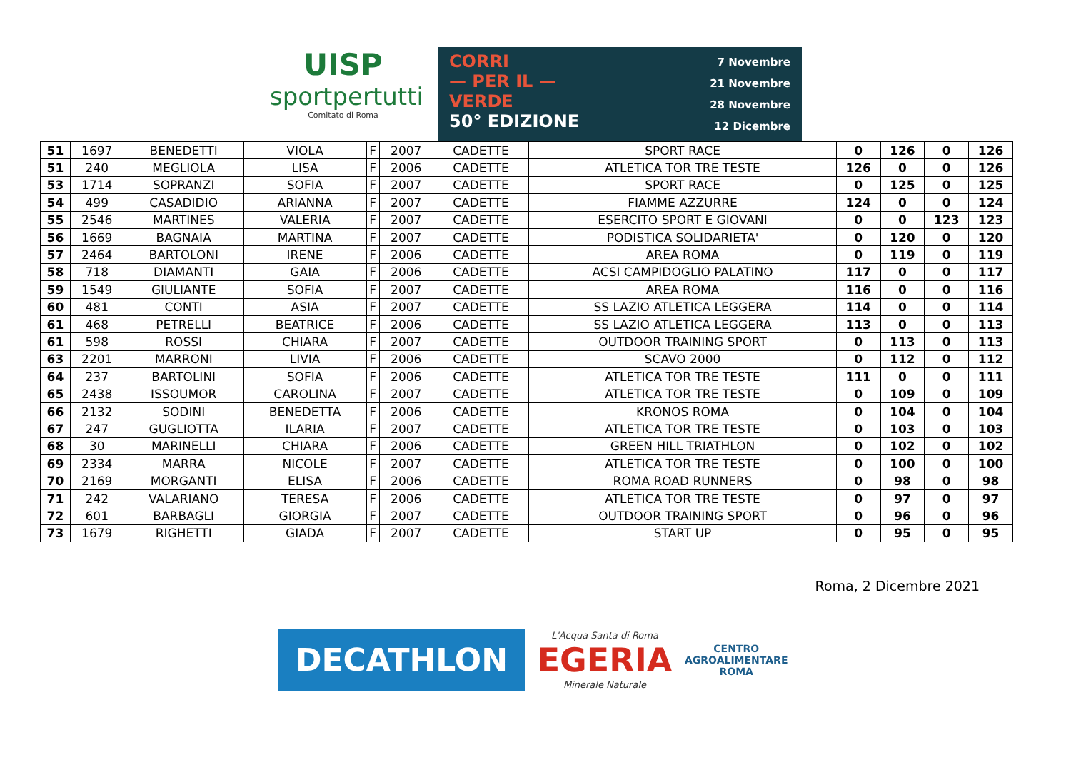UISP
sportpertutti
Comitato di Roma
CORRI
— PER IL —
VERDE
50° EDIZIONE
7 Novembre
21 Novembre
28 Novembre
12 Dicembre
| 51 | 1697 | BENEDETTI | VIOLA | F | 2007 | CADETTE | SPORT RACE | 0 | 126 | 0 | 126 |
| 51 | 240 | MEGLIOLA | LISA | F | 2006 | CADETTE | ATLETICA TOR TRE TESTE | 126 | 0 | 0 | 126 |
| 53 | 1714 | SOPRANZI | SOFIA | F | 2007 | CADETTE | SPORT RACE | 0 | 125 | 0 | 125 |
| 54 | 499 | CASADIDIO | ARIANNA | F | 2007 | CADETTE | FIAMME AZZURRE | 124 | 0 | 0 | 124 |
| 55 | 2546 | MARTINES | VALERIA | F | 2007 | CADETTE | ESERCITO SPORT E GIOVANI | 0 | 0 | 123 | 123 |
| 56 | 1669 | BAGNAIA | MARTINA | F | 2007 | CADETTE | PODISTICA SOLIDARIETA' | 0 | 120 | 0 | 120 |
| 57 | 2464 | BARTOLONI | IRENE | F | 2006 | CADETTE | AREA ROMA | 0 | 119 | 0 | 119 |
| 58 | 718 | DIAMANTI | GAIA | F | 2006 | CADETTE | ACSI CAMPIDOGLIO PALATINO | 117 | 0 | 0 | 117 |
| 59 | 1549 | GIULIANTE | SOFIA | F | 2007 | CADETTE | AREA ROMA | 116 | 0 | 0 | 116 |
| 60 | 481 | CONTI | ASIA | F | 2007 | CADETTE | SS LAZIO ATLETICA LEGGERA | 114 | 0 | 0 | 114 |
| 61 | 468 | PETRELLI | BEATRICE | F | 2006 | CADETTE | SS LAZIO ATLETICA LEGGERA | 113 | 0 | 0 | 113 |
| 61 | 598 | ROSSI | CHIARA | F | 2007 | CADETTE | OUTDOOR TRAINING SPORT | 0 | 113 | 0 | 113 |
| 63 | 2201 | MARRONI | LIVIA | F | 2006 | CADETTE | SCAVO 2000 | 0 | 112 | 0 | 112 |
| 64 | 237 | BARTOLINI | SOFIA | F | 2006 | CADETTE | ATLETICA TOR TRE TESTE | 111 | 0 | 0 | 111 |
| 65 | 2438 | ISSOUMOR | CAROLINA | F | 2007 | CADETTE | ATLETICA TOR TRE TESTE | 0 | 109 | 0 | 109 |
| 66 | 2132 | SODINI | BENEDETTA | F | 2006 | CADETTE | KRONOS ROMA | 0 | 104 | 0 | 104 |
| 67 | 247 | GUGLIOTTA | ILARIA | F | 2007 | CADETTE | ATLETICA TOR TRE TESTE | 0 | 103 | 0 | 103 |
| 68 | 30 | MARINELLI | CHIARA | F | 2006 | CADETTE | GREEN HILL TRIATHLON | 0 | 102 | 0 | 102 |
| 69 | 2334 | MARRA | NICOLE | F | 2007 | CADETTE | ATLETICA TOR TRE TESTE | 0 | 100 | 0 | 100 |
| 70 | 2169 | MORGANTI | ELISA | F | 2006 | CADETTE | ROMA ROAD RUNNERS | 0 | 98 | 0 | 98 |
| 71 | 242 | VALARIANO | TERESA | F | 2006 | CADETTE | ATLETICA TOR TRE TESTE | 0 | 97 | 0 | 97 |
| 72 | 601 | BARBAGLI | GIORGIA | F | 2007 | CADETTE | OUTDOOR TRAINING SPORT | 0 | 96 | 0 | 96 |
| 73 | 1679 | RIGHETTI | GIADA | F | 2007 | CADETTE | START UP | 0 | 95 | 0 | 95 |
Roma, 2 Dicembre 2021
DECATHLON
L'Acqua Santa di Roma
EGERIA
Minerale Naturale
CENTRO
AGROALIMENTARE
ROMA